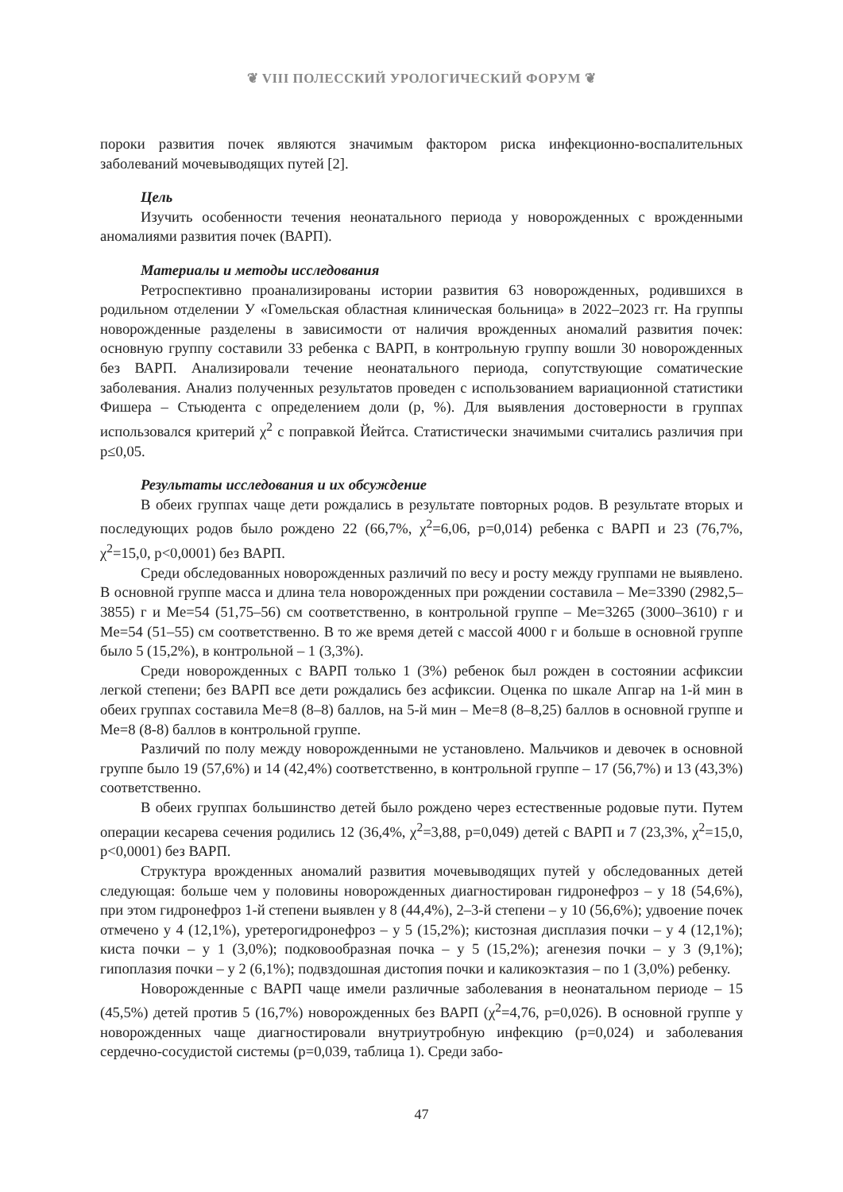❦ VIII ПОЛЕССКИЙ УРОЛОГИЧЕСКИЙ ФОРУМ ❦
пороки развития почек являются значимым фактором риска инфекционно-воспалительных заболеваний мочевыводящих путей [2].
Цель
Изучить особенности течения неонатального периода у новорожденных с врожденными аномалиями развития почек (ВАРП).
Материалы и методы исследования
Ретроспективно проанализированы истории развития 63 новорожденных, родившихся в родильном отделении У «Гомельская областная клиническая больница» в 2022–2023 гг. На группы новорожденные разделены в зависимости от наличия врожденных аномалий развития почек: основную группу составили 33 ребенка с ВАРП, в контрольную группу вошли 30 новорожденных без ВАРП. Анализировали течение неонатального периода, сопутствующие соматические заболевания. Анализ полученных результатов проведен с использованием вариационной статистики Фишера – Стьюдента с определением доли (p, %). Для выявления достоверности в группах использовался критерий χ<sup>2</sup> с поправкой Йейтса. Статистически значимыми считались различия при p≤0,05.
Результаты исследования и их обсуждение
В обеих группах чаще дети рождались в результате повторных родов. В результате вторых и последующих родов было рождено 22 (66,7%, χ<sup>2</sup>=6,06, p=0,014) ребенка с ВАРП и 23 (76,7%, χ<sup>2</sup>=15,0, p<0,0001) без ВАРП.
Среди обследованных новорожденных различий по весу и росту между группами не выявлено. В основной группе масса и длина тела новорожденных при рождении составила – Me=3390 (2982,5–3855) г и Me=54 (51,75–56) см соответственно, в контрольной группе – Me=3265 (3000–3610) г и Me=54 (51–55) см соответственно. В то же время детей с массой 4000 г и больше в основной группе было 5 (15,2%), в контрольной – 1 (3,3%).
Среди новорожденных с ВАРП только 1 (3%) ребенок был рожден в состоянии асфиксии легкой степени; без ВАРП все дети рождались без асфиксии. Оценка по шкале Апгар на 1-й мин в обеих группах составила Me=8 (8–8) баллов, на 5-й мин – Me=8 (8–8,25) баллов в основной группе и Me=8 (8-8) баллов в контрольной группе.
Различий по полу между новорожденными не установлено. Мальчиков и девочек в основной группе было 19 (57,6%) и 14 (42,4%) соответственно, в контрольной группе – 17 (56,7%) и 13 (43,3%) соответственно.
В обеих группах большинство детей было рождено через естественные родовые пути. Путем операции кесарева сечения родились 12 (36,4%, χ<sup>2</sup>=3,88, p=0,049) детей с ВАРП и 7 (23,3%, χ<sup>2</sup>=15,0, p<0,0001) без ВАРП.
Структура врожденных аномалий развития мочевыводящих путей у обследованных детей следующая: больше чем у половины новорожденных диагностирован гидронефроз – у 18 (54,6%), при этом гидронефроз 1-й степени выявлен у 8 (44,4%), 2–3-й степени – у 10 (56,6%); удвоение почек отмечено у 4 (12,1%), уретерогидронефроз – у 5 (15,2%); кистозная дисплазия почки – у 4 (12,1%); киста почки – у 1 (3,0%); подковообразная почка – у 5 (15,2%); агенезия почки – у 3 (9,1%); гипоплазия почки – у 2 (6,1%); подвздошная дистопия почки и каликоэктазия – по 1 (3,0%) ребенку.
Новорожденные с ВАРП чаще имели различные заболевания в неонатальном периоде – 15 (45,5%) детей против 5 (16,7%) новорожденных без ВАРП (χ<sup>2</sup>=4,76, p=0,026). В основной группе у новорожденных чаще диагностировали внутриутробную инфекцию (p=0,024) и заболевания сердечно-сосудистой системы (p=0,039, таблица 1). Среди забо-
47